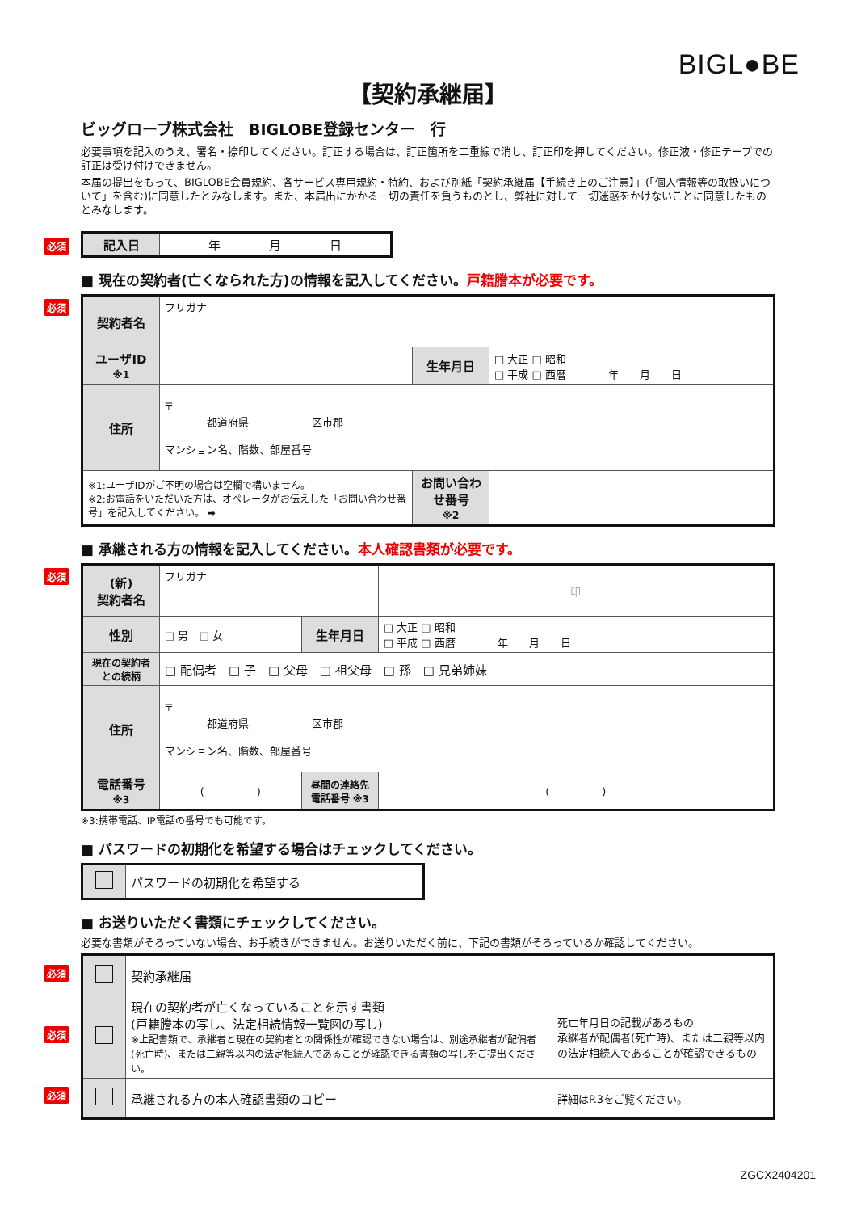BIGL●BE
【契約承継届】
ビッグローブ株式会社　BIGLOBE登録センター　行
必要事項を記入のうえ、署名・捺印してください。訂正する場合は、訂正箇所を二重線で消し、訂正印を押してください。修正液・修正テープでの訂正は受け付けできません。
本届の提出をもって、BIGLOBE会員規約、各サービス専用規約・特約、および別紙「契約承継届【手続き上のご注意】」(「個人情報等の取扱いについて」を含む)に同意したとみなします。また、本届出にかかる一切の責任を負うものとし、弊社に対して一切迷惑をかけないことに同意したものとみなします。
必須
| 記入日 | 年 月 日 |
■ 現在の契約者(亡くなられた方)の情報を記入してください。戸籍謄本が必要です。
必須
| 契約者名 | フリガナ | | |
| ユーザID ※1 | | 生年月日 | □ 大正 □ 昭和 □ 平成 □ 西暦 年 月 日 |
| 住所 | 〒 都道府県 区市郡 マンション名、階数、部屋番号 | | |
| ※1:ユーザIDがご不明の場合は空欄で構いません。 ※2:お電話をいただいた方は、オペレータがお伝えした「お問い合わせ番号」を記入してください。 ➡ | | お問い合わせ番号 ※2 | |
■ 承継される方の情報を記入してください。本人確認書類が必要です。
必須
| (新) 契約者名 | フリガナ | | 印 |
| 性別 | □ 男 □ 女 | 生年月日 | □ 大正 □ 昭和 □ 平成 □ 西暦 年 月 日 |
| 現在の契約者との続柄 | □ 配偶者 □ 子 □ 父母 □ 祖父母 □ 孫 □ 兄弟姉妹 | | |
| 住所 | 〒 都道府県 区市郡 マンション名、階数、部屋番号 | | |
| 電話番号 ※3 | ( ) | 昼間の連絡先電話番号 ※3 | ( ) |
※3:携帯電話、IP電話の番号でも可能です。
■ パスワードの初期化を希望する場合はチェックしてください。
| | パスワードの初期化を希望する |
■ お送りいただく書類にチェックしてください。
必要な書類がそろっていない場合、お手続きができません。お送りいただく前に、下記の書類がそろっているか確認してください。
必須
必須
必須
| | 契約承継届 | |
| | 現在の契約者が亡くなっていることを示す書類 (戸籍謄本の写し、法定相続情報一覧図の写し) ※上記書類で、承継者と現在の契約者との関係性が確認できない場合は、別途承継者が配偶者(死亡時)、または二親等以内の法定相続人であることが確認できる書類の写しをご提出ください。 | 死亡年月日の記載があるもの 承継者が配偶者(死亡時)、または二親等以内の法定相続人であることが確認できるもの |
| | 承継される方の本人確認書類のコピー | 詳細はP.3をご覧ください。 |
ZGCX2404201